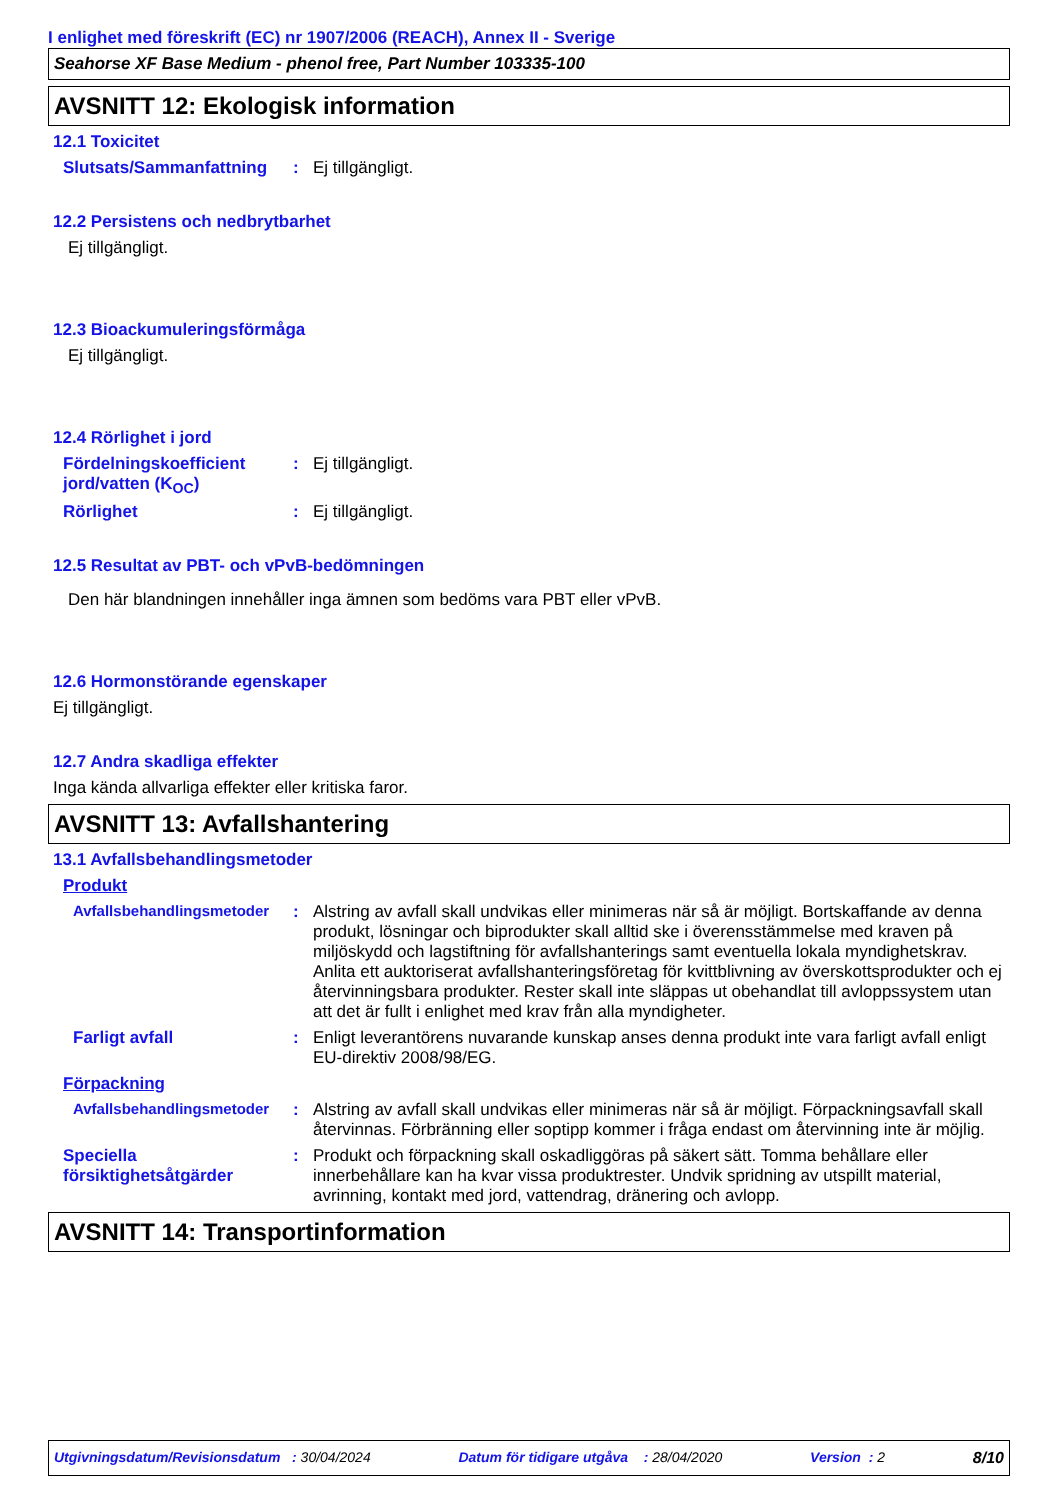I enlighet med föreskrift (EC) nr 1907/2006 (REACH), Annex II - Sverige
Seahorse XF Base Medium - phenol free, Part Number 103335-100
AVSNITT 12: Ekologisk information
12.1 Toxicitet
Slutsats/Sammanfattning
: Ej tillgängligt.
12.2 Persistens och nedbrytbarhet
Ej tillgängligt.
12.3 Bioackumuleringsförmåga
Ej tillgängligt.
12.4 Rörlighet i jord
Fördelningskoefficient jord/vatten (K<sub>OC</sub>)
: Ej tillgängligt.
Rörlighet : Ej tillgängligt.
12.5 Resultat av PBT- och vPvB-bedömningen
Den här blandningen innehåller inga ämnen som bedöms vara PBT eller vPvB.
12.6 Hormonstörande egenskaper
Ej tillgängligt.
12.7 Andra skadliga effekter
Inga kända allvarliga effekter eller kritiska faror.
AVSNITT 13: Avfallshantering
13.1 Avfallsbehandlingsmetoder
Produkt
Avfallsbehandlingsmetoder
: Alstring av avfall skall undvikas eller minimeras när så är möjligt. Bortskaffande av denna produkt, lösningar och biprodukter skall alltid ske i överensstämmelse med kraven på miljöskydd och lagstiftning för avfallshanterings samt eventuella lokala myndighetskrav. Anlita ett auktoriserat avfallshanteringsföretag för kvittblivning av överskottsprodukter och ej återvinningsbara produkter. Rester skall inte släppas ut obehandlat till avloppssystem utan att det är fullt i enlighet med krav från alla myndigheter.
Farligt avfall : Enligt leverantörens nuvarande kunskap anses denna produkt inte vara farligt avfall enligt EU-direktiv 2008/98/EG.
Förpackning
Avfallsbehandlingsmetoder
: Alstring av avfall skall undvikas eller minimeras när så är möjligt. Förpackningsavfall skall återvinnas. Förbränning eller soptipp kommer i fråga endast om återvinning inte är möjlig.
Speciella försiktighetsåtgärder
: Produkt och förpackning skall oskadliggöras på säkert sätt. Tomma behållare eller innerbehållare kan ha kvar vissa produktrester. Undvik spridning av utspillt material, avrinning, kontakt med jord, vattendrag, dränering och avlopp.
AVSNITT 14: Transportinformation
Utgivningsdatum/Revisionsdatum : 30/04/2024 Datum för tidigare utgåva : 28/04/2020 Version : 2 8/10